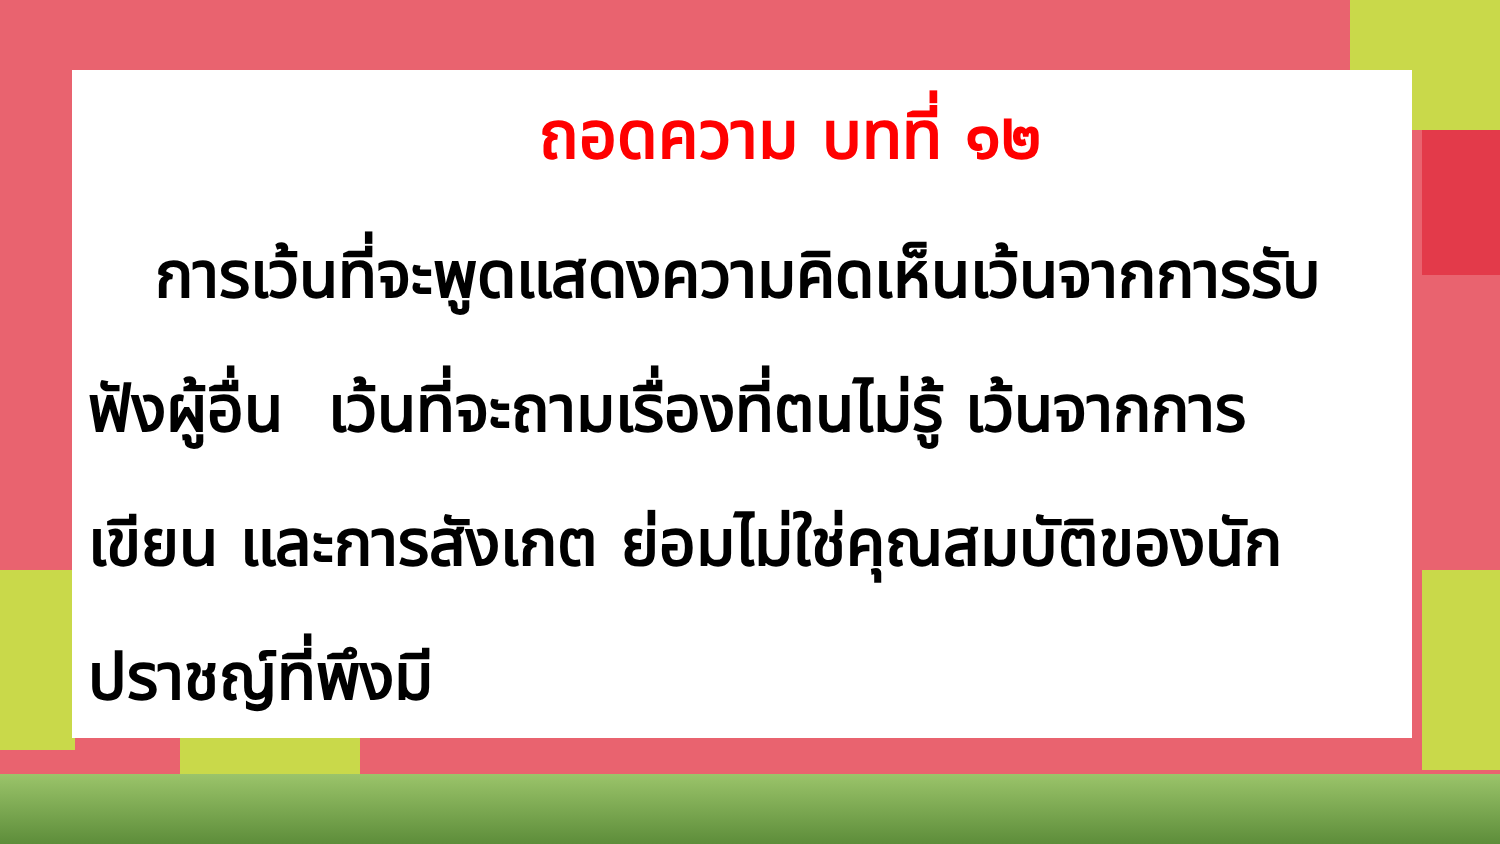ถอดความ บทที่ ๑๒
การเว้นที่จะพูดแสดงความคิดเห็นเว้นจากการรับฟังผู้อื่น เว้นที่จะถามเรื่องที่ตนไม่รู้ เว้นจากการเขียน และการสังเกต ย่อมไม่ใช่คุณสมบัติของนักปราชญ์ที่พึงมี